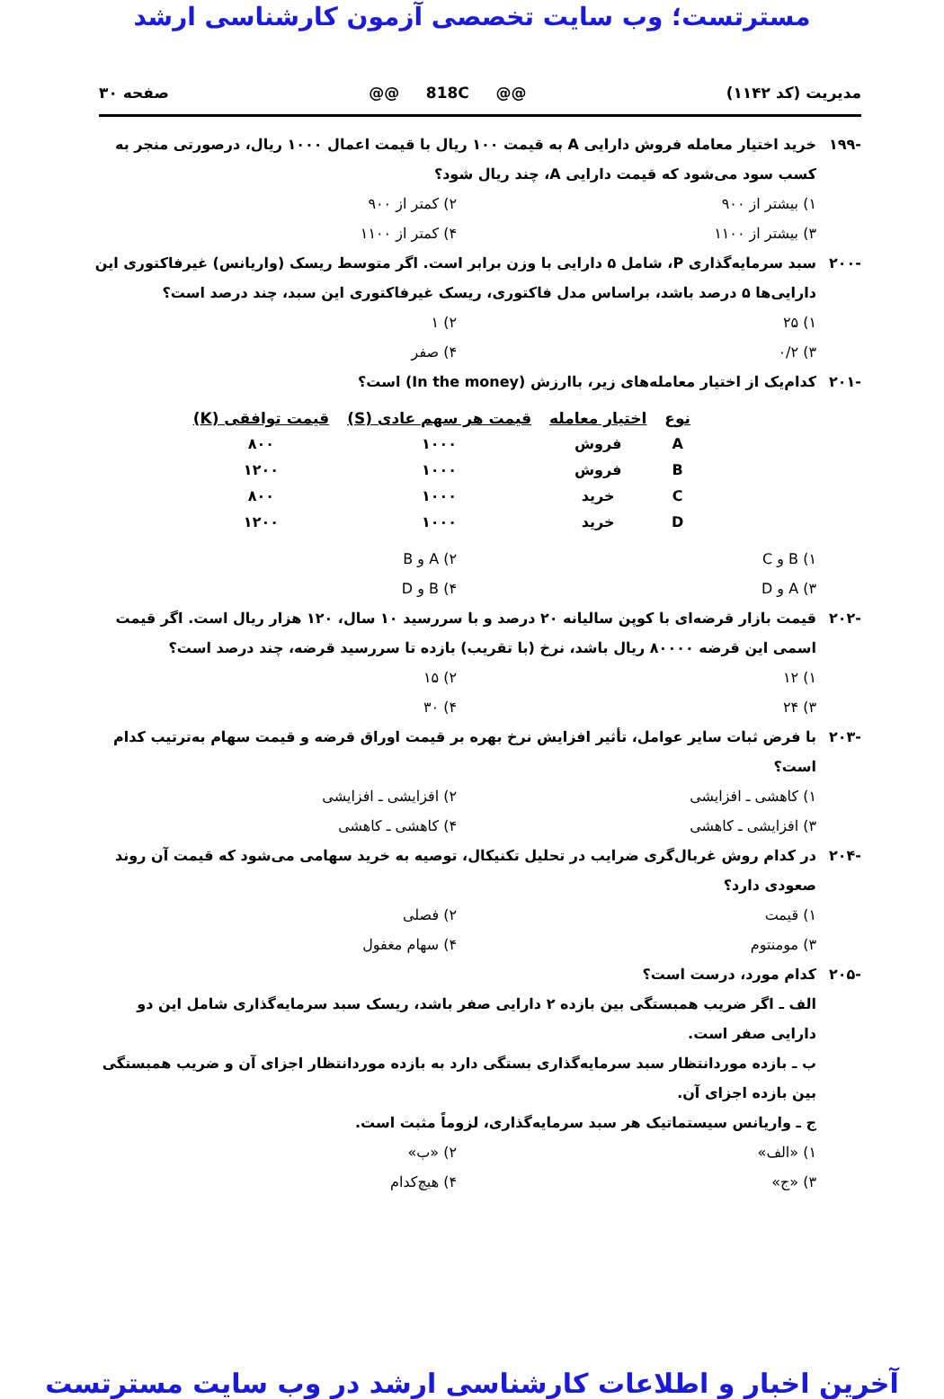مسترتست؛ وب سایت تخصصی آزمون کارشناسی ارشد
مدیریت (کد ۱۱۴۲) @@ 818C @@ صفحه ۳۰
-۱۹۹ خرید اختیار معامله فروش دارایی A به قیمت ۱۰۰ ریال با قیمت اعمال ۱۰۰۰ ریال، درصورتی منجر به کسب سود می‌شود که قیمت دارایی A، چند ریال شود؟
۱) بیشتر از ۹۰۰ ۲) کمتر از ۹۰۰ ۳) بیشتر از ۱۱۰۰ ۴) کمتر از ۱۱۰۰
-۲۰۰ سبد سرمایه‌گذاری P، شامل ۵ دارایی با وزن برابر است. اگر متوسط ریسک (واریانس) غیرفاکتوری این دارایی‌ها ۵ درصد باشد، براساس مدل فاکتوری، ریسک غیرفاکتوری این سبد، چند درصد است؟
۱) ۲۵ ۲) ۱ ۳) ۰/۲ ۴) صفر
-۲۰۱ کدام‌یک از اختیار معامله‌های زیر، باارزش (In the money) است؟
| نوع | اختیار معامله | قیمت هر سهم عادی (S) | قیمت توافقی (K) |
| --- | --- | --- | --- |
| A | فروش | ۱۰۰۰ | ۸۰۰ |
| B | فروش | ۱۰۰۰ | ۱۲۰۰ |
| C | خرید | ۱۰۰۰ | ۸۰۰ |
| D | خرید | ۱۰۰۰ | ۱۲۰۰ |
۱) B و C ۲) A و B ۳) A و D ۴) B و D
-۲۰۲ قیمت بازار قرضه‌ای با کوپن سالیانه ۲۰ درصد و با سررسید ۱۰ سال، ۱۲۰ هزار ریال است. اگر قیمت اسمی این قرضه ۸۰۰۰۰ ریال باشد، نرخ (با تقریب) بازده تا سررسید قرضه، چند درصد است؟
۱) ۱۲ ۲) ۱۵ ۳) ۲۴ ۴) ۳۰
-۲۰۳ با فرض ثبات سایر عوامل، تأثیر افزایش نرخ بهره بر قیمت اوراق قرضه و قیمت سهام به‌ترتیب کدام است؟
۱) کاهشی ـ افزایشی ۲) افزایشی ـ افزایشی ۳) افزایشی ـ کاهشی ۴) کاهشی ـ کاهشی
-۲۰۴ در کدام روش غربال‌گری ضرایب در تحلیل تکنیکال، توصیه به خرید سهامی می‌شود که قیمت آن روند صعودی دارد؟
۱) قیمت ۲) فصلی ۳) مومنتوم ۴) سهام مغفول
-۲۰۵ کدام مورد، درست است؟
الف ـ اگر ضریب همبستگی بین بازده ۲ دارایی صفر باشد، ریسک سبد سرمایه‌گذاری شامل این دو دارایی صفر است.
ب ـ بازده موردانتظار سبد سرمایه‌گذاری بستگی دارد به بازده موردانتظار اجزای آن و ضریب همبستگی بین بازده اجزای آن.
ج ـ واریانس سیستماتیک هر سبد سرمایه‌گذاری، لزوماً مثبت است.
۱) «الف» ۲) «ب» ۳) «ج» ۴) هیچ‌کدام
آخرین اخبار و اطلاعات کارشناسی ارشد در وب سایت مسترتست